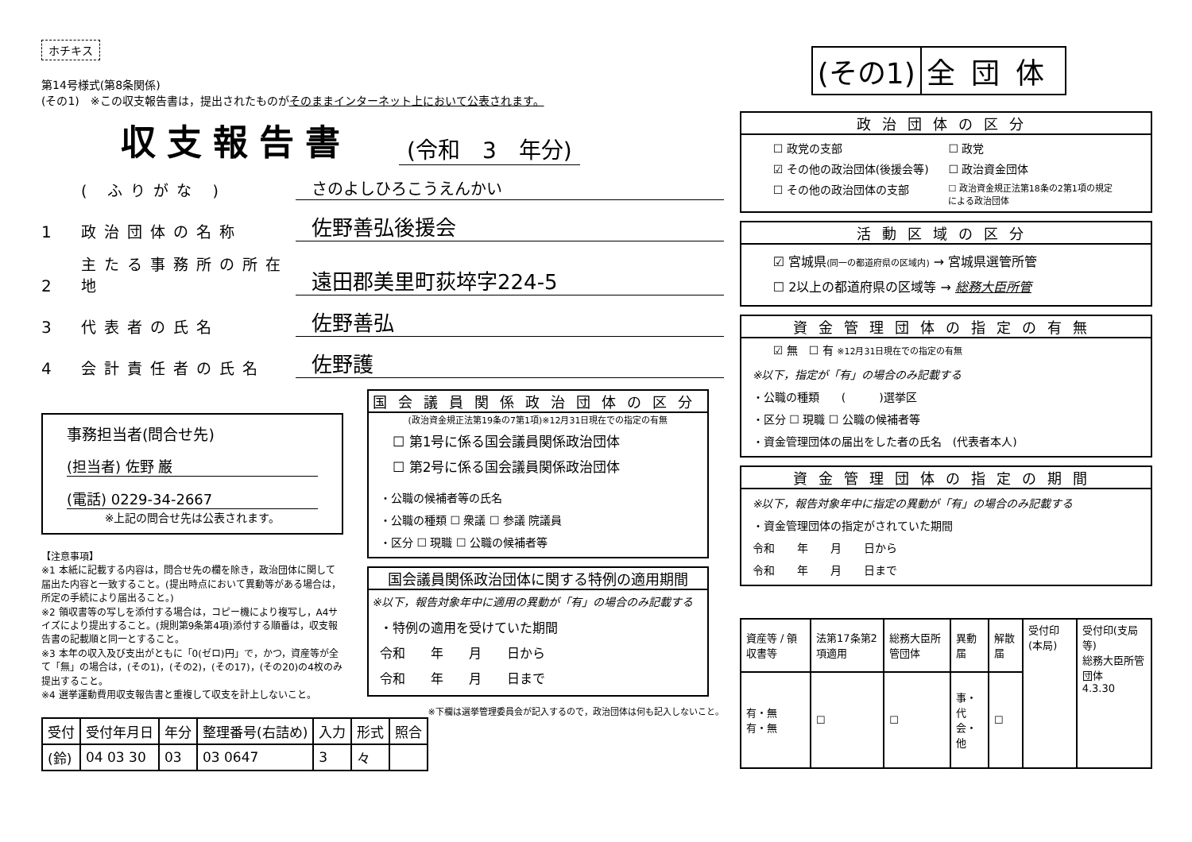ホチキス
第14号様式(第8条関係)
(その1)　※この収支報告書は，提出されたものがそのままインターネット上において公表されます。
収支報告書 (令和　3　年分)
( ふりがな ) さのよしひろこうえんかい
1 政治団体の名称 佐野善弘後援会
2 主たる事務所の所在地 遠田郡美里町荻埣字224-5
3 代表者の氏名 佐野善弘
4 会計責任者の氏名 佐野護
事務担当者(問合せ先)
(担当者) 佐野 巌
(電話) 0229-34-2667
※上記の問合せ先は公表されます。
【注意事項】
※1 本紙に記載する内容は，問合せ先の欄を除き，政治団体に関して届出た内容と一致すること。(提出時点において異動等がある場合は，所定の手続により届出ること。)
※2 領収書等の写しを添付する場合は，コピー機により複写し，A4サイズにより提出すること。(規則第9条第4項)添付する順番は，収支報告書の記載順と同一とすること。
※3 本年の収入及び支出がともに「0(ゼロ)円」で，かつ，資産等が全て「無」の場合は，(その1)，(その2)，(その17)，(その20)の4枚のみ提出すること。
※4 選挙運動費用収支報告書と重複して収支を計上しないこと。
国会議員関係政治団体の区分
(政治資金規正法第19条の7第1項)※12月31日現在での指定の有無
☐ 第1号に係る国会議員関係政治団体
☐ 第2号に係る国会議員関係政治団体
・公職の候補者等の氏名
・公職の種類 ☐ 衆議 ☐ 参議 院議員
・区分 ☐ 現職 ☐ 公職の候補者等
国会議員関係政治団体に関する特例の適用期間
※以下，報告対象年中に適用の異動が「有」の場合のみ記載する
・特例の適用を受けていた期間
令和　　年　　月　　日から
令和　　年　　月　　日まで
※下欄は選挙管理委員会が記入するので，政治団体は何も記入しないこと。
| 受付 | 受付年月日 | 年分 | 整理番号(右詰め) | 入力 | 形式 | 照合 |
| --- | --- | --- | --- | --- | --- | --- |
| (鈴) | 04 03 30 | 03 | 03 0647 | 3 | 々 | |
| (その1) | 全団体 |
政治団体の区分
☐ 政党の支部 ☐ 政党 ☑ その他の政治団体(後援会等) ☐ 政治資金団体 ☐ その他の政治団体の支部 ☐ 政治資金規正法第18条の2第1項の規定による政治団体
活動区域の区分
☑ 宮城県(同一の都道府県の区域内) → 宮城県選管所管
☐ 2以上の都道府県の区域等 → 総務大臣所管
資金管理団体の指定の有無
☑ 無　☐ 有 ※12月31日現在での指定の有無
※以下，指定が「有」の場合のみ記載する
・公職の種類　　(　　　)選挙区
・区分 ☐ 現職 ☐ 公職の候補者等
・資金管理団体の届出をした者の氏名　(代表者本人)
資金管理団体の指定の期間
※以下，報告対象年中に指定の異動が「有」の場合のみ記載する
・資金管理団体の指定がされていた期間
令和　　年　　月　　日から
令和　　年　　月　　日まで
| 資産等 / 領収書等 | 法第17条第2項適用 | 総務大臣所管団体 | 異動届 | 解散届 | 受付印(本局) | 受付印(支局等) 総務大臣所管団体 4.3.30 |
| 有・無 有・無 | ☐ | ☐ | 事・代 会・他 | ☐ | | |